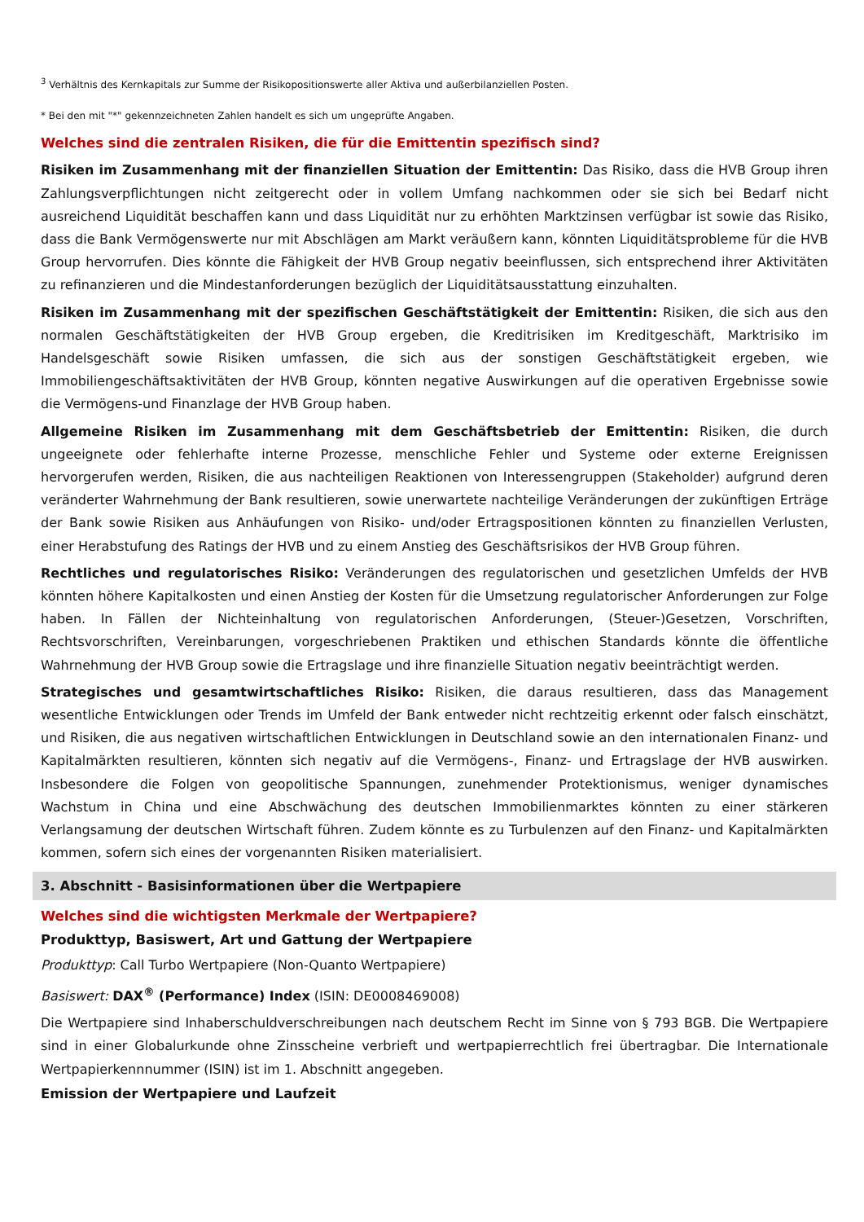<sup>3</sup> Verhältnis des Kernkapitals zur Summe der Risikopositionswerte aller Aktiva und außerbilanziellen Posten.
* Bei den mit "*" gekennzeichneten Zahlen handelt es sich um ungeprüfte Angaben.
Welches sind die zentralen Risiken, die für die Emittentin spezifisch sind?
Risiken im Zusammenhang mit der finanziellen Situation der Emittentin: Das Risiko, dass die HVB Group ihren Zahlungsverpflichtungen nicht zeitgerecht oder in vollem Umfang nachkommen oder sie sich bei Bedarf nicht ausreichend Liquidität beschaffen kann und dass Liquidität nur zu erhöhten Marktzinsen verfügbar ist sowie das Risiko, dass die Bank Vermögenswerte nur mit Abschlägen am Markt veräußern kann, könnten Liquiditätsprobleme für die HVB Group hervorrufen. Dies könnte die Fähigkeit der HVB Group negativ beeinflussen, sich entsprechend ihrer Aktivitäten zu refinanzieren und die Mindestanforderungen bezüglich der Liquiditätsausstattung einzuhalten.
Risiken im Zusammenhang mit der spezifischen Geschäftstätigkeit der Emittentin: Risiken, die sich aus den normalen Geschäftstätigkeiten der HVB Group ergeben, die Kreditrisiken im Kreditgeschäft, Marktrisiko im Handelsgeschäft sowie Risiken umfassen, die sich aus der sonstigen Geschäftstätigkeit ergeben, wie Immobiliengeschäftsaktivitäten der HVB Group, könnten negative Auswirkungen auf die operativen Ergebnisse sowie die Vermögens-und Finanzlage der HVB Group haben.
Allgemeine Risiken im Zusammenhang mit dem Geschäftsbetrieb der Emittentin: Risiken, die durch ungeeignete oder fehlerhafte interne Prozesse, menschliche Fehler und Systeme oder externe Ereignissen hervorgerufen werden, Risiken, die aus nachteiligen Reaktionen von Interessengruppen (Stakeholder) aufgrund deren veränderter Wahrnehmung der Bank resultieren, sowie unerwartete nachteilige Veränderungen der zukünftigen Erträge der Bank sowie Risiken aus Anhäufungen von Risiko- und/oder Ertragspositionen könnten zu finanziellen Verlusten, einer Herabstufung des Ratings der HVB und zu einem Anstieg des Geschäftsrisikos der HVB Group führen.
Rechtliches und regulatorisches Risiko: Veränderungen des regulatorischen und gesetzlichen Umfelds der HVB könnten höhere Kapitalkosten und einen Anstieg der Kosten für die Umsetzung regulatorischer Anforderungen zur Folge haben. In Fällen der Nichteinhaltung von regulatorischen Anforderungen, (Steuer-)Gesetzen, Vorschriften, Rechtsvorschriften, Vereinbarungen, vorgeschriebenen Praktiken und ethischen Standards könnte die öffentliche Wahrnehmung der HVB Group sowie die Ertragslage und ihre finanzielle Situation negativ beeinträchtigt werden.
Strategisches und gesamtwirtschaftliches Risiko: Risiken, die daraus resultieren, dass das Management wesentliche Entwicklungen oder Trends im Umfeld der Bank entweder nicht rechtzeitig erkennt oder falsch einschätzt, und Risiken, die aus negativen wirtschaftlichen Entwicklungen in Deutschland sowie an den internationalen Finanz- und Kapitalmärkten resultieren, könnten sich negativ auf die Vermögens-, Finanz- und Ertragslage der HVB auswirken. Insbesondere die Folgen von geopolitische Spannungen, zunehmender Protektionismus, weniger dynamisches Wachstum in China und eine Abschwächung des deutschen Immobilienmarktes könnten zu einer stärkeren Verlangsamung der deutschen Wirtschaft führen. Zudem könnte es zu Turbulenzen auf den Finanz- und Kapitalmärkten kommen, sofern sich eines der vorgenannten Risiken materialisiert.
3. Abschnitt - Basisinformationen über die Wertpapiere
Welches sind die wichtigsten Merkmale der Wertpapiere?
Produkttyp, Basiswert, Art und Gattung der Wertpapiere
Produkttyp: Call Turbo Wertpapiere (Non-Quanto Wertpapiere)
Basiswert: DAX<sup>®</sup> (Performance) Index (ISIN: DE0008469008)
Die Wertpapiere sind Inhaberschuldverschreibungen nach deutschem Recht im Sinne von § 793 BGB. Die Wertpapiere sind in einer Globalurkunde ohne Zinsscheine verbrieft und wertpapierrechtlich frei übertragbar. Die Internationale Wertpapierkennnummer (ISIN) ist im 1. Abschnitt angegeben.
Emission der Wertpapiere und Laufzeit